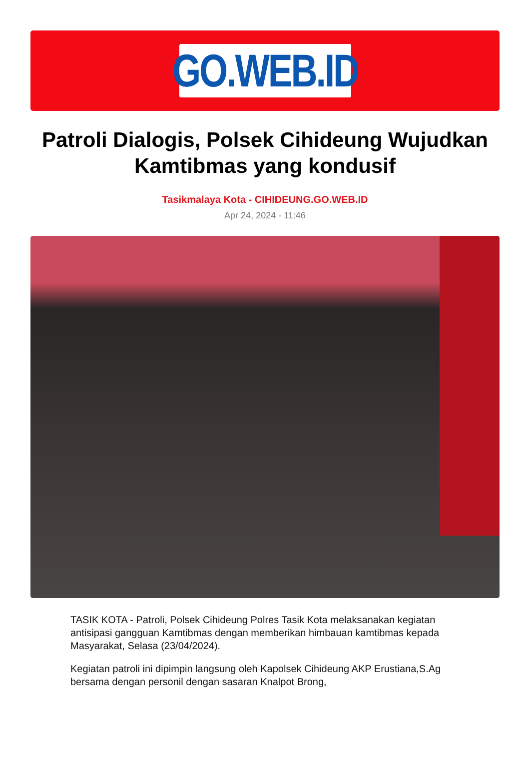GO.WEB.ID
Patroli Dialogis, Polsek Cihideung Wujudkan Kamtibmas yang kondusif
Tasikmalaya Kota - CIHIDEUNG.GO.WEB.ID
Apr 24, 2024 - 11:46
TASIK KOTA - Patroli, Polsek Cihideung Polres Tasik Kota melaksanakan kegiatan antisipasi gangguan Kamtibmas dengan memberikan himbauan kamtibmas kepada Masyarakat, Selasa (23/04/2024).
Kegiatan patroli ini dipimpin langsung oleh Kapolsek Cihideung AKP Erustiana,S.Ag bersama dengan personil dengan sasaran Knalpot Brong,